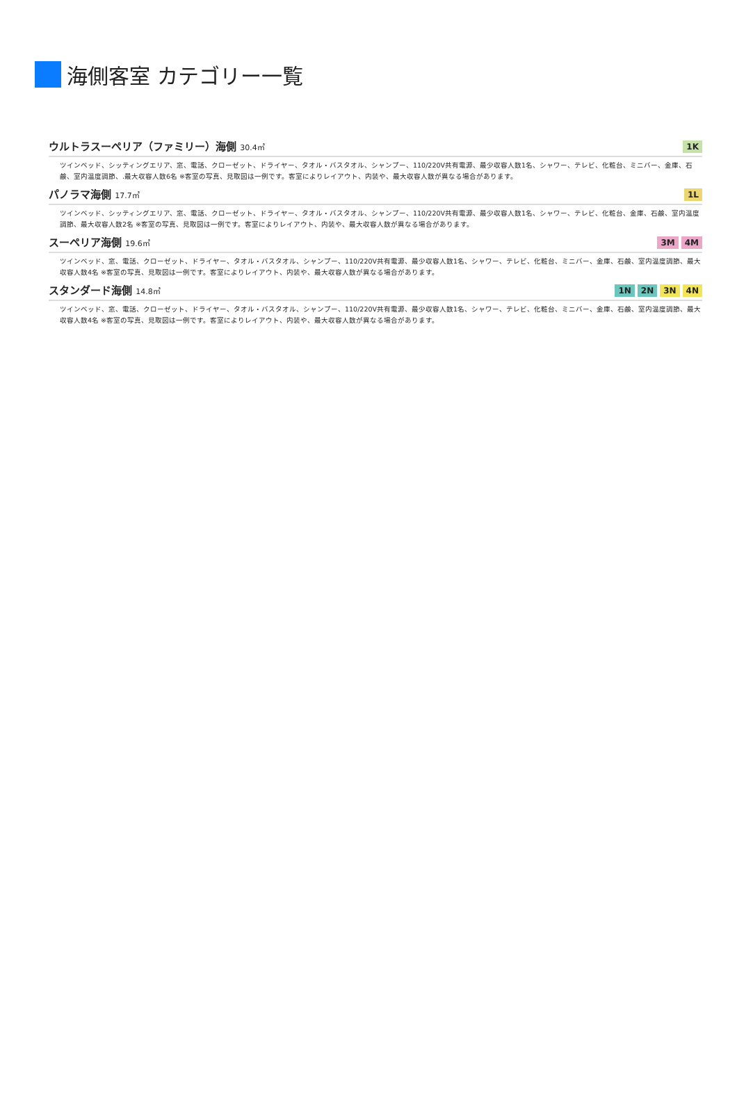海側客室 カテゴリー一覧
ウルトラスーペリア（ファミリー）海側 30.4㎡
1K
ツインベッド、シッティングエリア、窓、電話、クローゼット、ドライヤー、タオル・バスタオル、シャンプー、110/220V共有電源、最少収容人数1名、シャワー、テレビ、化粧台、ミニバー、金庫、石鹸、室内温度調節、.最大収容人数6名 ※客室の写真、見取図は一例です。客室によりレイアウト、内装や、最大収容人数が異なる場合があります。
パノラマ海側 17.7㎡
1L
ツインベッド、シッティングエリア、窓、電話、クローゼット、ドライヤー、タオル・バスタオル、シャンプー、110/220V共有電源、最少収容人数1名、シャワー、テレビ、化粧台、金庫、石鹸、室内温度調節、最大収容人数2名 ※客室の写真、見取図は一例です。客室によりレイアウト、内装や、最大収容人数が異なる場合があります。
スーペリア海側 19.6㎡
3M 4M
ツインベッド、窓、電話、クローゼット、ドライヤー、タオル・バスタオル、シャンプー、110/220V共有電源、最少収容人数1名、シャワー、テレビ、化粧台、ミニバー、金庫、石鹸、室内温度調節、最大収容人数4名 ※客室の写真、見取図は一例です。客室によりレイアウト、内装や、最大収容人数が異なる場合があります。
スタンダード海側 14.8㎡
1N 2N 3N 4N
ツインベッド、窓、電話、クローゼット、ドライヤー、タオル・バスタオル、シャンプー、110/220V共有電源、最少収容人数1名、シャワー、テレビ、化粧台、ミニバー、金庫、石鹸、室内温度調節、最大収容人数4名 ※客室の写真、見取図は一例です。客室によりレイアウト、内装や、最大収容人数が異なる場合があります。